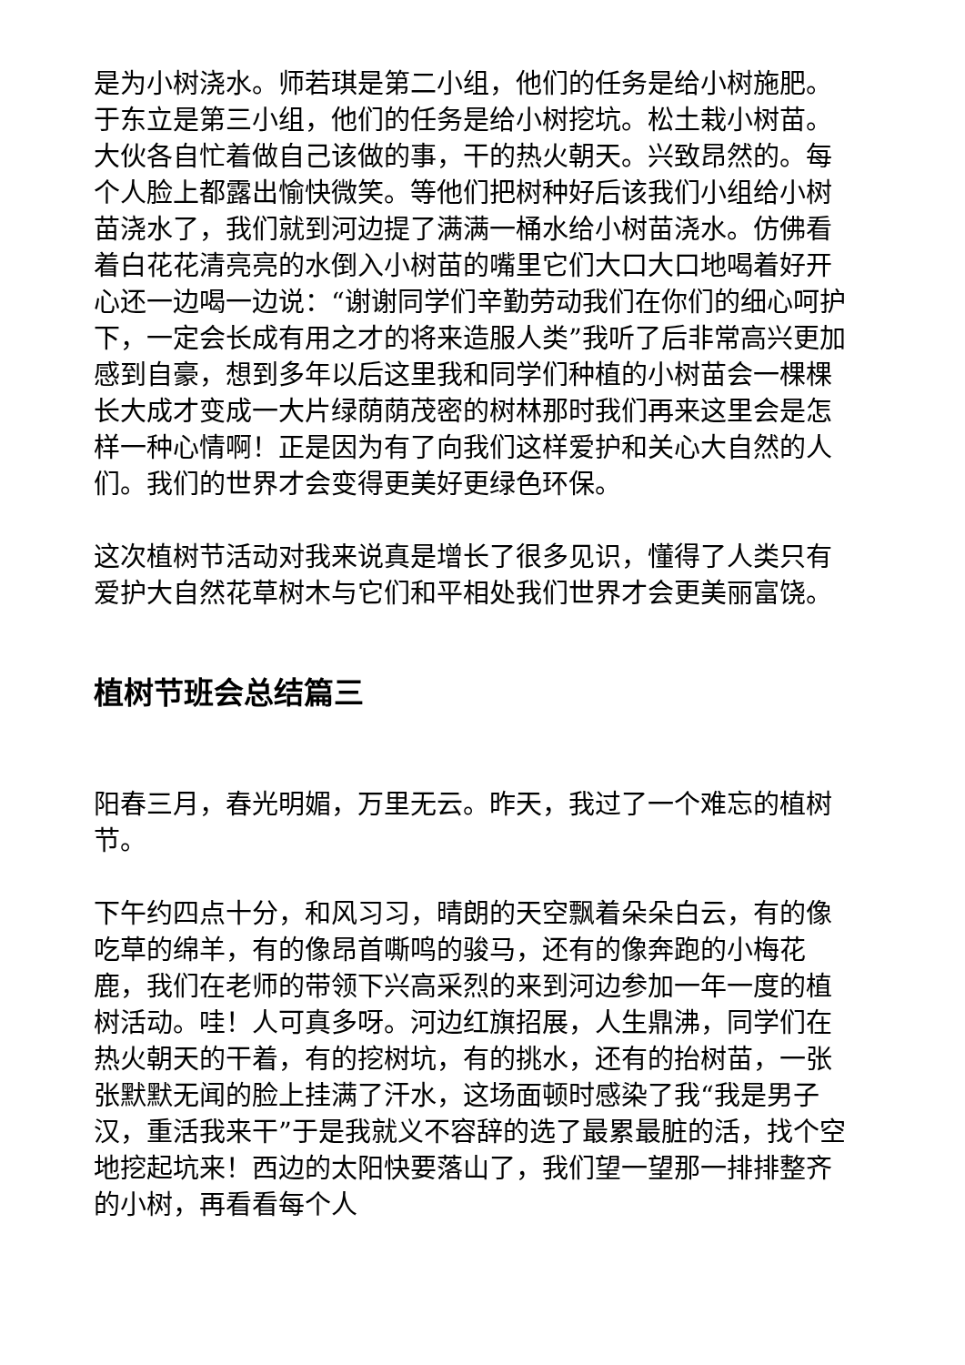是为小树浇水。师若琪是第二小组，他们的任务是给小树施肥。于东立是第三小组，他们的任务是给小树挖坑。松土栽小树苗。大伙各自忙着做自己该做的事，干的热火朝天。兴致昂然的。每个人脸上都露出愉快微笑。等他们把树种好后该我们小组给小树苗浇水了，我们就到河边提了满满一桶水给小树苗浇水。仿佛看着白花花清亮亮的水倒入小树苗的嘴里它们大口大口地喝着好开心还一边喝一边说：“谢谢同学们辛勤劳动我们在你们的细心呵护下，一定会长成有用之才的将来造服人类”我听了后非常高兴更加感到自豪，想到多年以后这里我和同学们种植的小树苗会一棵棵长大成才变成一大片绿荫荫茂密的树林那时我们再来这里会是怎样一种心情啊！正是因为有了向我们这样爱护和关心大自然的人们。我们的世界才会变得更美好更绿色环保。
这次植树节活动对我来说真是增长了很多见识，懂得了人类只有爱护大自然花草树木与它们和平相处我们世界才会更美丽富饶。
植树节班会总结篇三
阳春三月，春光明媚，万里无云。昨天，我过了一个难忘的植树节。
下午约四点十分，和风习习，晴朗的天空飘着朵朵白云，有的像吃草的绵羊，有的像昂首嘶鸣的骏马，还有的像奔跑的小梅花鹿，我们在老师的带领下兴高采烈的来到河边参加一年一度的植树活动。哇！人可真多呀。河边红旗招展，人生鼎沸，同学们在热火朝天的干着，有的挖树坑，有的挑水，还有的抬树苗，一张张默默无闻的脸上挂满了汗水，这场面顿时感染了我“我是男子汉，重活我来干”于是我就义不容辞的选了最累最脏的活，找个空地挖起坑来！西边的太阳快要落山了，我们望一望那一排排整齐的小树，再看看每个人